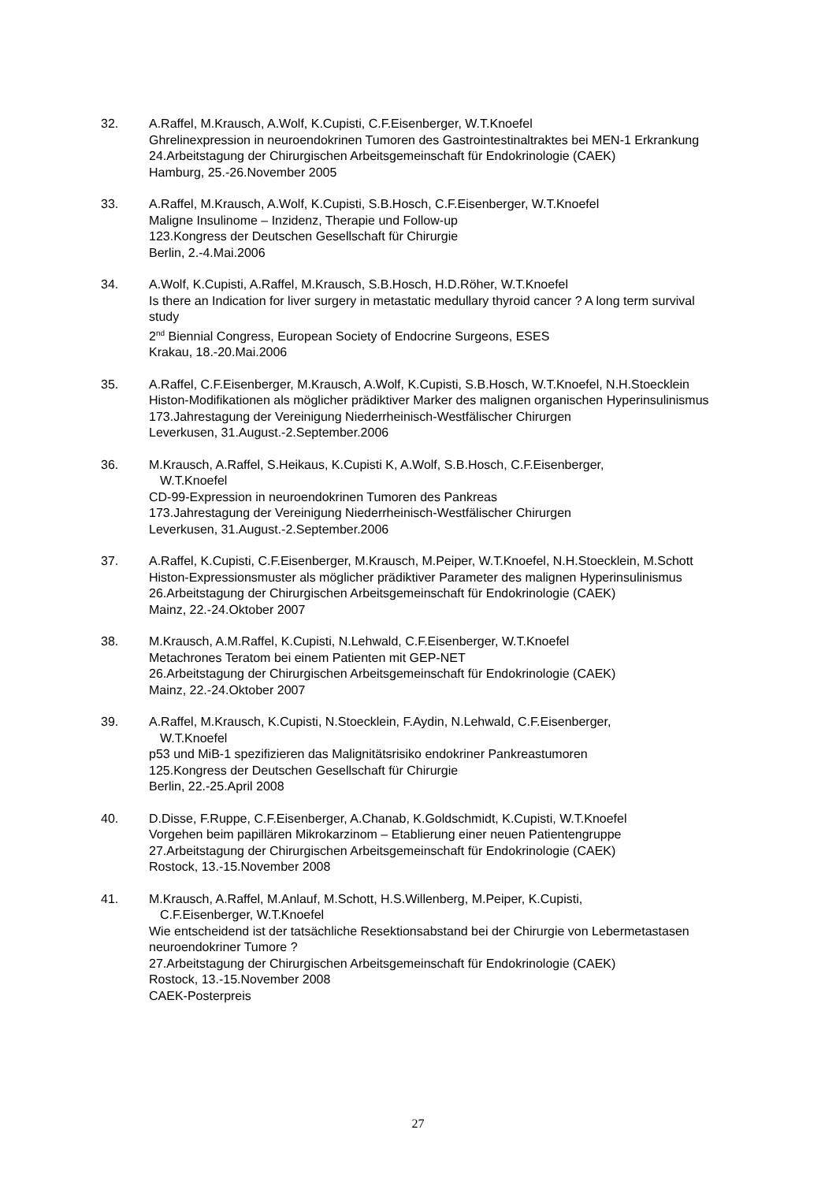32. A.Raffel, M.Krausch, A.Wolf, K.Cupisti, C.F.Eisenberger, W.T.Knoefel
Ghrelinexpression in neuroendokrinen Tumoren des Gastrointestinaltraktes bei MEN-1 Erkrankung
24.Arbeitstagung der Chirurgischen Arbeitsgemeinschaft für Endokrinologie (CAEK)
Hamburg, 25.-26.November 2005
33. A.Raffel, M.Krausch, A.Wolf, K.Cupisti, S.B.Hosch, C.F.Eisenberger, W.T.Knoefel
Maligne Insulinome – Inzidenz, Therapie und Follow-up
123.Kongress der Deutschen Gesellschaft für Chirurgie
Berlin, 2.-4.Mai.2006
34. A.Wolf, K.Cupisti, A.Raffel, M.Krausch, S.B.Hosch, H.D.Röher, W.T.Knoefel
Is there an Indication for liver surgery in metastatic medullary thyroid cancer ? A long term survival study
2<sup>nd</sup> Biennial Congress, European Society of Endocrine Surgeons, ESES
Krakau, 18.-20.Mai.2006
35. A.Raffel, C.F.Eisenberger, M.Krausch, A.Wolf, K.Cupisti, S.B.Hosch, W.T.Knoefel, N.H.Stoecklein
Histon-Modifikationen als möglicher prädiktiver Marker des malignen organischen Hyperinsulinismus
173.Jahrestagung der Vereinigung Niederrheinisch-Westfälischer Chirurgen
Leverkusen, 31.August.-2.September.2006
36. M.Krausch, A.Raffel, S.Heikaus, K.Cupisti K, A.Wolf, S.B.Hosch, C.F.Eisenberger,
W.T.Knoefel
CD-99-Expression in neuroendokrinen Tumoren des Pankreas
173.Jahrestagung der Vereinigung Niederrheinisch-Westfälischer Chirurgen
Leverkusen, 31.August.-2.September.2006
37. A.Raffel, K.Cupisti, C.F.Eisenberger, M.Krausch, M.Peiper, W.T.Knoefel, N.H.Stoecklein, M.Schott
Histon-Expressionsmuster als möglicher prädiktiver Parameter des malignen Hyperinsulinismus
26.Arbeitstagung der Chirurgischen Arbeitsgemeinschaft für Endokrinologie (CAEK)
Mainz, 22.-24.Oktober 2007
38. M.Krausch, A.M.Raffel, K.Cupisti, N.Lehwald, C.F.Eisenberger, W.T.Knoefel
Metachrones Teratom bei einem Patienten mit GEP-NET
26.Arbeitstagung der Chirurgischen Arbeitsgemeinschaft für Endokrinologie (CAEK)
Mainz, 22.-24.Oktober 2007
39. A.Raffel, M.Krausch, K.Cupisti, N.Stoecklein, F.Aydin, N.Lehwald, C.F.Eisenberger,
W.T.Knoefel
p53 und MiB-1 spezifizieren das Malignitätsrisiko endokriner Pankreastumoren
125.Kongress der Deutschen Gesellschaft für Chirurgie
Berlin, 22.-25.April 2008
40. D.Disse, F.Ruppe, C.F.Eisenberger, A.Chanab, K.Goldschmidt, K.Cupisti, W.T.Knoefel
Vorgehen beim papillären Mikrokarzinom – Etablierung einer neuen Patientengruppe
27.Arbeitstagung der Chirurgischen Arbeitsgemeinschaft für Endokrinologie (CAEK)
Rostock, 13.-15.November 2008
41. M.Krausch, A.Raffel, M.Anlauf, M.Schott, H.S.Willenberg, M.Peiper, K.Cupisti,
C.F.Eisenberger, W.T.Knoefel
Wie entscheidend ist der tatsächliche Resektionsabstand bei der Chirurgie von Lebermetastasen neuroendokriner Tumore ?
27.Arbeitstagung der Chirurgischen Arbeitsgemeinschaft für Endokrinologie (CAEK)
Rostock, 13.-15.November 2008
CAEK-Posterpreis
27